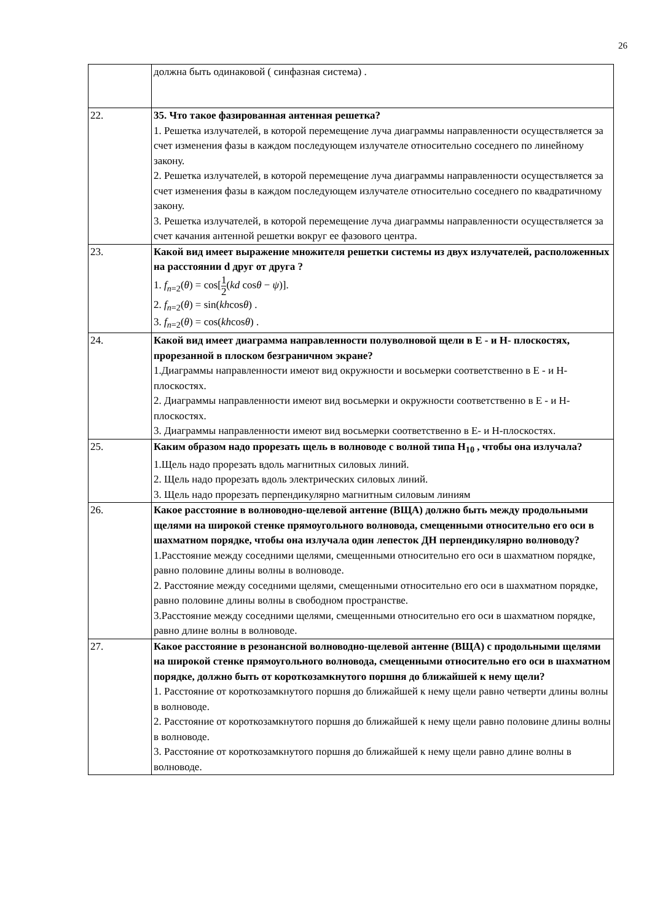26
| | должна быть одинаковой ( синфазная система) . |
| 22. | 35. Что такое фазированная антенная решетка? 1. Решетка излучателей, в которой перемещение луча диаграммы направленности осуществляется за счет изменения фазы в каждом последующем излучателе относительно соседнего по линейному закону. 2. Решетка излучателей, в которой перемещение луча диаграммы направленности осуществляется за счет изменения фазы в каждом последующем излучателе относительно соседнего по квадратичному закону. 3. Решетка излучателей, в которой перемещение луча диаграммы направленности осуществляется за счет качания антенной решетки вокруг ее фазового центра. |
| 23. | Какой вид имеет выражение множителя решетки системы из двух излучателей, расположенных на расстоянии d друг от друга ? 1. f<sub>n=2</sub>( θ ) = cos[ 1 2 ( kd cos θ − ψ )]. 2. f<sub>n=2</sub>( θ ) = sin( kh cos θ ) . 3. f<sub>n=2</sub>( θ ) = cos( kh cos θ ) . |
| 24. | Какой вид имеет диаграмма направленности полуволновой щели в Е - и Н- плоскостях, прорезанной в плоском безграничном экране? 1.Диаграммы направленности имеют вид окружности и восьмерки соответственно в Е - и Н- плоскостях. 2. Диаграммы направленности имеют вид восьмерки и окружности соответственно в Е - и Н-плоскостях. 3. Диаграммы направленности имеют вид восьмерки соответственно в Е- и Н-плоскостях. |
| 25. | Каким образом надо прорезать щель в волноводе с волной типа Н<sub>10</sub> , чтобы она излучала? 1.Щель надо прорезать вдоль магнитных силовых линий. 2. Щель надо прорезать вдоль электрических силовых линий. 3. Щель надо прорезать перпендикулярно магнитным силовым линиям |
| 26. | Какое расстояние в волноводно-щелевой антенне (ВЩА) должно быть между продольными щелями на широкой стенке прямоугольного волновода, смещенными относительно его оси в шахматном порядке, чтобы она излучала один лепесток ДН перпендикулярно волноводу? 1.Расстояние между соседними щелями, смещенными относительно его оси в шахматном порядке, равно половине длины волны в волноводе. 2. Расстояние между соседними щелями, смещенными относительно его оси в шахматном порядке, равно половине длины волны в свободном пространстве. 3.Расстояние между соседними щелями, смещенными относительно его оси в шахматном порядке, равно длине волны в волноводе. |
| 27. | Какое расстояние в резонансной волноводно-щелевой антенне (ВЩА) с продольными щелями на широкой стенке прямоугольного волновода, смещенными относительно его оси в шахматном порядке, должно быть от короткозамкнутого поршня до ближайшей к нему щели? 1. Расстояние от короткозамкнутого поршня до ближайшей к нему щели равно четверти длины волны в волноводе. 2. Расстояние от короткозамкнутого поршня до ближайшей к нему щели равно половине длины волны в волноводе. 3. Расстояние от короткозамкнутого поршня до ближайшей к нему щели равно длине волны в волноводе. |